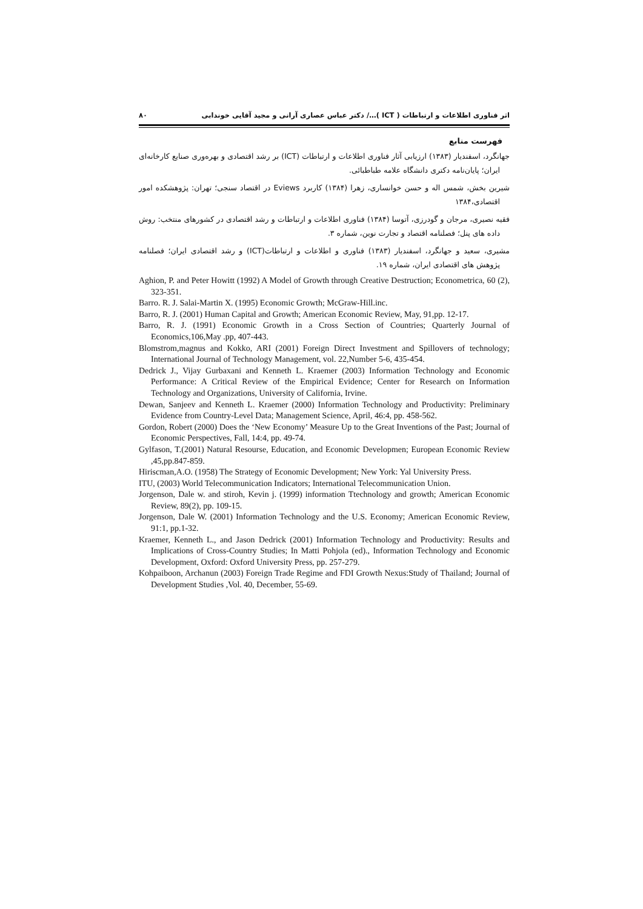اثر فناوری اطلاعات و ارتباطات ( ICT )…/ دکتر عباس عصاری آرانی و مجید آقایی خوندابی ۸۰
فهرست منابع
جهانگرد، اسفندیار (۱۳۸۳) ارزیابی آثار فناوری اطلاعات و ارتباطات (ICT) بر رشد اقتصادی و بهره‌وری صنایع کارخانه‌ای ایران؛ پایان‌نامه دکتری دانشگاه علامه طباطبائی.
شیرین بخش، شمس اله و حسن خوانساری، زهرا (۱۳۸۴) کاربرد Eviews در اقتصاد سنجی؛ تهران: پژوهشکده امور اقتصادی،۱۳۸۴
فقیه نصیری، مرجان و گودرزی، آتوسا (۱۳۸۴) فناوری اطلاعات و ارتباطات و رشد اقتصادی در کشورهای منتخب: روش داده های پنل؛ فصلنامه اقتصاد و تجارت نوین، شماره ۳.
مشیری، سعید و جهانگرد، اسفندیار (۱۳۸۳) فناوری و اطلاعات و ارتباطات(ICT) و رشد اقتصادی ایران؛ فصلنامه پژوهش های اقتصادی ایران، شماره ۱۹.
Aghion, P. and Peter Howitt (1992) A Model of Growth through Creative Destruction; Econometrica, 60 (2), 323-351.
Barro. R. J. Salai-Martin X. (1995) Economic Growth; McGraw-Hill.inc.
Barro, R. J. (2001) Human Capital and Growth; American Economic Review, May, 91,pp. 12-17.
Barro, R. J. (1991) Economic Growth in a Cross Section of Countries; Quarterly Journal of Economics,106,May .pp, 407-443.
Blomstrom,magnus and Kokko, ARI (2001) Foreign Direct Investment and Spillovers of technology; International Journal of Technology Management, vol. 22,Number 5-6, 435-454.
Dedrick J., Vijay Gurbaxani and Kenneth L. Kraemer (2003) Information Technology and Economic Performance: A Critical Review of the Empirical Evidence; Center for Research on Information Technology and Organizations, University of California, Irvine.
Dewan, Sanjeev and Kenneth L. Kraemer (2000) Information Technology and Productivity: Preliminary Evidence from Country-Level Data; Management Science, April, 46:4, pp. 458-562.
Gordon, Robert (2000) Does the ‘New Economy’ Measure Up to the Great Inventions of the Past; Journal of Economic Perspectives, Fall, 14:4, pp. 49-74.
Gylfason, T.(2001) Natural Resourse, Education, and Economic Developmen; European Economic Review ,45,pp.847-859.
Hiriscman,A.O. (1958) The Strategy of Economic Development; New York: Yal University Press.
ITU, (2003) World Telecommunication Indicators; International Telecommunication Union.
Jorgenson, Dale w. and stiroh, Kevin j. (1999) information Ttechnology and growth; American Economic Review, 89(2), pp. 109-15.
Jorgenson, Dale W. (2001) Information Technology and the U.S. Economy; American Economic Review, 91:1, pp.1-32.
Kraemer, Kenneth L., and Jason Dedrick (2001) Information Technology and Productivity: Results and Implications of Cross-Country Studies; In Matti Pohjola (ed)., Information Technology and Economic Development, Oxford: Oxford University Press, pp. 257-279.
Kohpaiboon, Archanun (2003) Foreign Trade Regime and FDI Growth Nexus:Study of Thailand; Journal of Development Studies ,Vol. 40, December, 55-69.